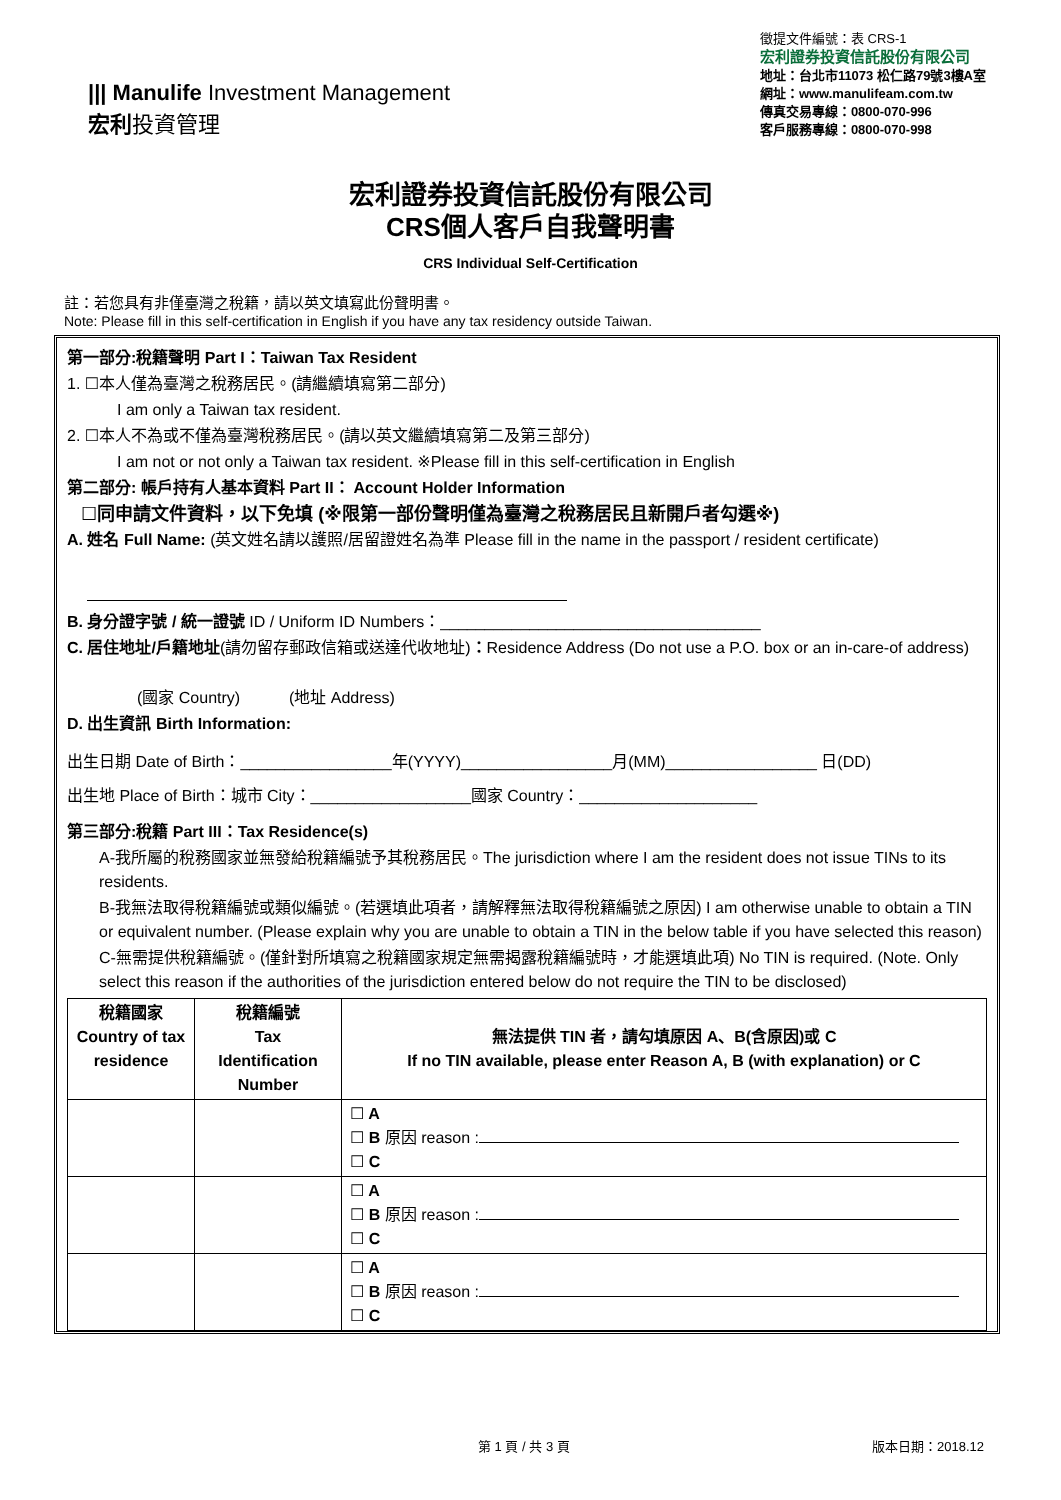||| Manulife Investment Management
宏利投資管理
徵提文件編號：表 CRS-1
宏利證券投資信託股份有限公司
地址：台北市11073 松仁路79號3樓A室
網址：www.manulifeam.com.tw
傳真交易專線：0800-070-996
客戶服務專線：0800-070-998
宏利證券投資信託股份有限公司
CRS個人客戶自我聲明書
CRS Individual Self-Certification
註：若您具有非僅臺灣之稅籍，請以英文填寫此份聲明書。
Note: Please fill in this self-certification in English if you have any tax residency outside Taiwan.
第一部分:稅籍聲明 Part I：Taiwan Tax Resident
1. ☐本人僅為臺灣之稅務居民。(請繼續填寫第二部分)
I am only a Taiwan tax resident.
2. ☐本人不為或不僅為臺灣稅務居民。(請以英文繼續填寫第二及第三部分)
I am not or not only a Taiwan tax resident. ※Please fill in this self-certification in English
第二部分: 帳戶持有人基本資料 Part II： Account Holder Information
☐同申請文件資料，以下免填 (※限第一部份聲明僅為臺灣之稅務居民且新開戶者勾選※)
A. 姓名 Full Name: (英文姓名請以護照/居留證姓名為準 Please fill in the name in the passport / resident certificate)
B. 身分證字號 / 統一證號 ID / Uniform ID Numbers：____________________________________
C. 居住地址/戶籍地址(請勿留存郵政信箱或送達代收地址)：Residence Address (Do not use a P.O. box or an in-care-of address)
(國家 Country) (地址 Address)
D. 出生資訊 Birth Information:
出生日期 Date of Birth：_________________年(YYYY)_________________月(MM)_________________ 日(DD)
出生地 Place of Birth：城市 City：__________________國家 Country：____________________
第三部分:稅籍 Part III：Tax Residence(s)
A-我所屬的稅務國家並無發給稅籍編號予其稅務居民。The jurisdiction where I am the resident does not issue TINs to its residents.
B-我無法取得稅籍編號或類似編號。(若選填此項者，請解釋無法取得稅籍編號之原因) I am otherwise unable to obtain a TIN or equivalent number. (Please explain why you are unable to obtain a TIN in the below table if you have selected this reason)
C-無需提供稅籍編號。(僅針對所填寫之稅籍國家規定無需揭露稅籍編號時，才能選填此項) No TIN is required. (Note. Only select this reason if the authorities of the jurisdiction entered below do not require the TIN to be disclosed)
| 稅籍國家 Country of tax residence | 稅籍編號 Tax Identification Number | 無法提供 TIN 者，請勾填原因 A、B(含原因)或 C If no TIN available, please enter Reason A, B (with explanation) or C |
| --- | --- | --- |
| | | ☐ A ☐ B 原因 reason : ☐ C |
| | | ☐ A ☐ B 原因 reason : ☐ C |
| | | ☐ A ☐ B 原因 reason : ☐ C |
第 1 頁 / 共 3 頁 版本日期：2018.12